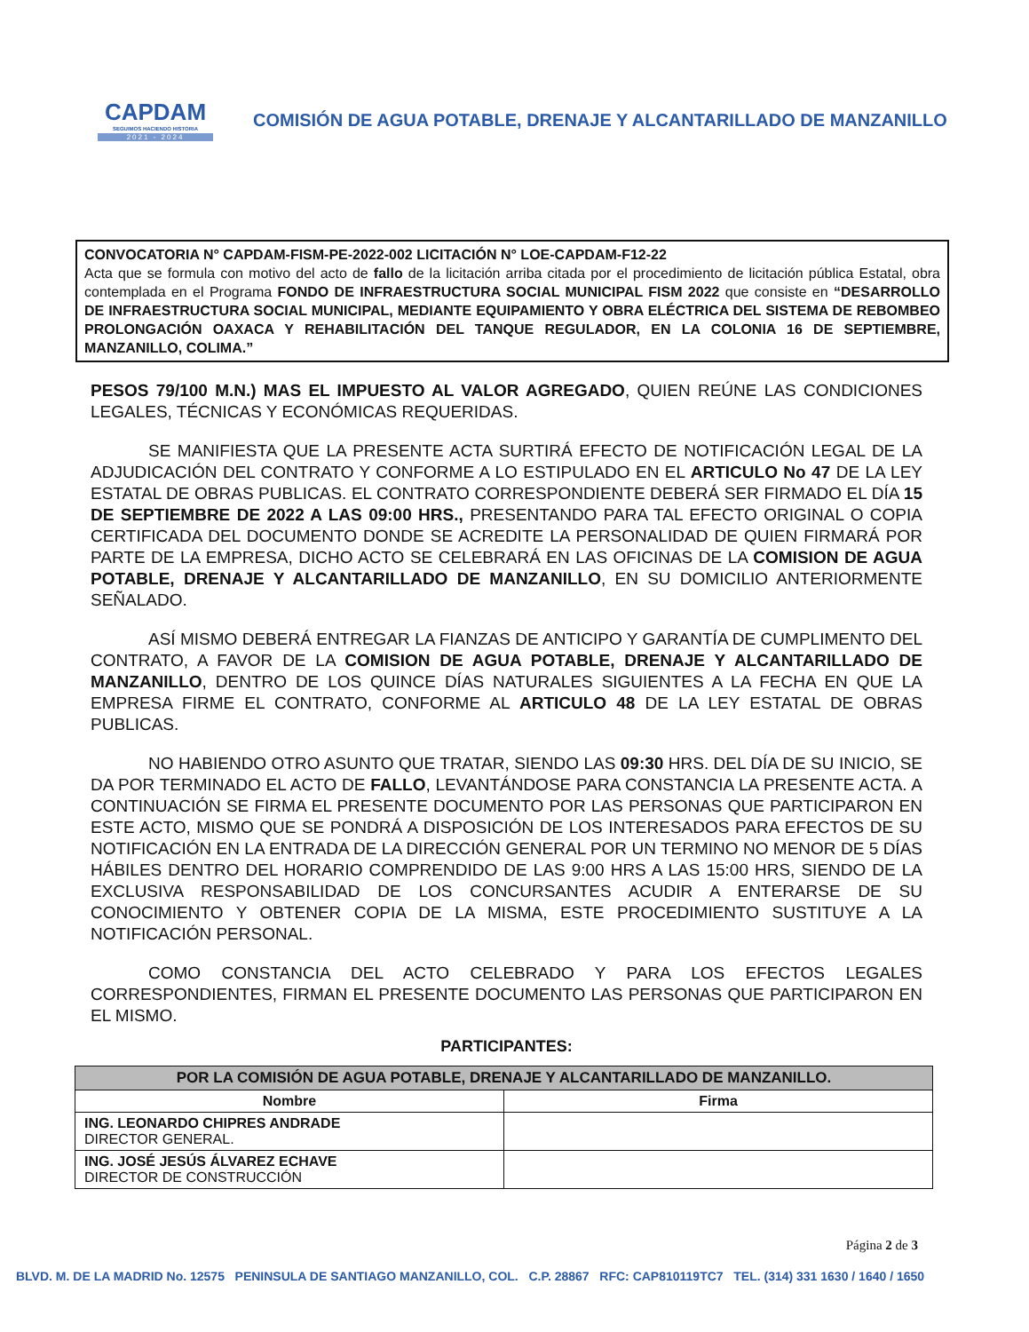CAPDAM
SEGUIMOS HACIENDO HISTORIA
2021 - 2024
COMISIÓN DE AGUA POTABLE, DRENAJE Y ALCANTARILLADO DE MANZANILLO
CONVOCATORIA N° CAPDAM-FISM-PE-2022-002 LICITACIÓN N° LOE-CAPDAM-F12-22
Acta que se formula con motivo del acto de fallo de la licitación arriba citada por el procedimiento de licitación pública Estatal, obra contemplada en el Programa FONDO DE INFRAESTRUCTURA SOCIAL MUNICIPAL FISM 2022 que consiste en “DESARROLLO DE INFRAESTRUCTURA SOCIAL MUNICIPAL, MEDIANTE EQUIPAMIENTO Y OBRA ELÉCTRICA DEL SISTEMA DE REBOMBEO PROLONGACIÓN OAXACA Y REHABILITACIÓN DEL TANQUE REGULADOR, EN LA COLONIA 16 DE SEPTIEMBRE, MANZANILLO, COLIMA.”
PESOS 79/100 M.N.) MAS EL IMPUESTO AL VALOR AGREGADO, QUIEN REÚNE LAS CONDICIONES LEGALES, TÉCNICAS Y ECONÓMICAS REQUERIDAS.
SE MANIFIESTA QUE LA PRESENTE ACTA SURTIRÁ EFECTO DE NOTIFICACIÓN LEGAL DE LA ADJUDICACIÓN DEL CONTRATO Y CONFORME A LO ESTIPULADO EN EL ARTICULO No 47 DE LA LEY ESTATAL DE OBRAS PUBLICAS. EL CONTRATO CORRESPONDIENTE DEBERÁ SER FIRMADO EL DÍA 15 DE SEPTIEMBRE DE 2022 A LAS 09:00 HRS., PRESENTANDO PARA TAL EFECTO ORIGINAL O COPIA CERTIFICADA DEL DOCUMENTO DONDE SE ACREDITE LA PERSONALIDAD DE QUIEN FIRMARÁ POR PARTE DE LA EMPRESA, DICHO ACTO SE CELEBRARÁ EN LAS OFICINAS DE LA COMISION DE AGUA POTABLE, DRENAJE Y ALCANTARILLADO DE MANZANILLO, EN SU DOMICILIO ANTERIORMENTE SEÑALADO.
ASÍ MISMO DEBERÁ ENTREGAR LA FIANZAS DE ANTICIPO Y GARANTÍA DE CUMPLIMENTO DEL CONTRATO, A FAVOR DE LA COMISION DE AGUA POTABLE, DRENAJE Y ALCANTARILLADO DE MANZANILLO, DENTRO DE LOS QUINCE DÍAS NATURALES SIGUIENTES A LA FECHA EN QUE LA EMPRESA FIRME EL CONTRATO, CONFORME AL ARTICULO 48 DE LA LEY ESTATAL DE OBRAS PUBLICAS.
NO HABIENDO OTRO ASUNTO QUE TRATAR, SIENDO LAS 09:30 HRS. DEL DÍA DE SU INICIO, SE DA POR TERMINADO EL ACTO DE FALLO, LEVANTÁNDOSE PARA CONSTANCIA LA PRESENTE ACTA. A CONTINUACIÓN SE FIRMA EL PRESENTE DOCUMENTO POR LAS PERSONAS QUE PARTICIPARON EN ESTE ACTO, MISMO QUE SE PONDRÁ A DISPOSICIÓN DE LOS INTERESADOS PARA EFECTOS DE SU NOTIFICACIÓN EN LA ENTRADA DE LA DIRECCIÓN GENERAL POR UN TERMINO NO MENOR DE 5 DÍAS HÁBILES DENTRO DEL HORARIO COMPRENDIDO DE LAS 9:00 HRS A LAS 15:00 HRS, SIENDO DE LA EXCLUSIVA RESPONSABILIDAD DE LOS CONCURSANTES ACUDIR A ENTERARSE DE SU CONOCIMIENTO Y OBTENER COPIA DE LA MISMA, ESTE PROCEDIMIENTO SUSTITUYE A LA NOTIFICACIÓN PERSONAL.
COMO CONSTANCIA DEL ACTO CELEBRADO Y PARA LOS EFECTOS LEGALES CORRESPONDIENTES, FIRMAN EL PRESENTE DOCUMENTO LAS PERSONAS QUE PARTICIPARON EN EL MISMO.
PARTICIPANTES:
| POR LA COMISIÓN DE AGUA POTABLE, DRENAJE Y ALCANTARILLADO DE MANZANILLO. | |
| --- | --- |
| Nombre | Firma |
| ING. LEONARDO CHIPRES ANDRADE DIRECTOR GENERAL. | |
| ING. JOSÉ JESÚS ÁLVAREZ ECHAVE DIRECTOR DE CONSTRUCCIÓN | |
Página 2 de 3
BLVD. M. DE LA MADRID No. 12575 PENINSULA DE SANTIAGO MANZANILLO, COL. C.P. 28867 RFC: CAP810119TC7 TEL. (314) 331 1630 / 1640 / 1650